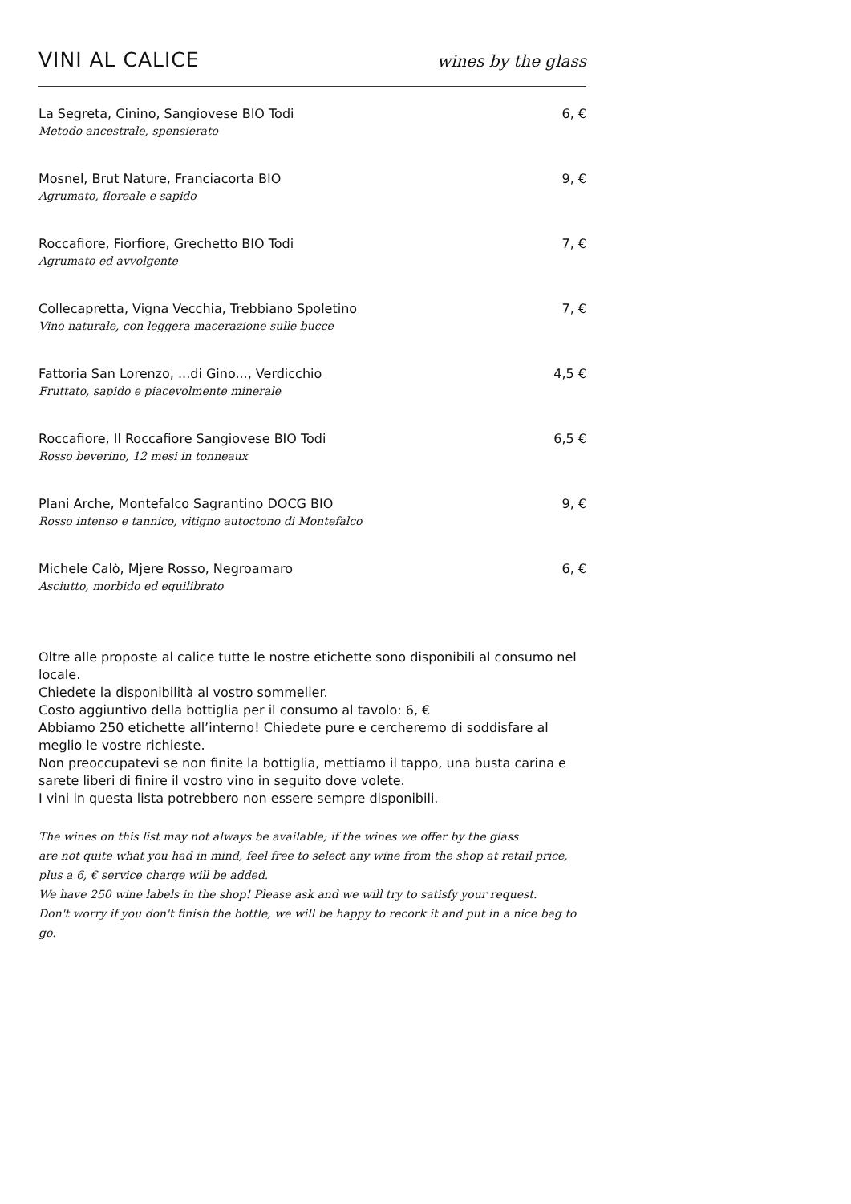VINI AL CALICE
wines by the glass
La Segreta, Cinino, Sangiovese BIO Todi 6, €
Metodo ancestrale, spensierato
Mosnel, Brut Nature, Franciacorta BIO 9, €
Agrumato, floreale e sapido
Roccafiore, Fiorfiore, Grechetto BIO Todi 7, €
Agrumato ed avvolgente
Collecapretta, Vigna Vecchia, Trebbiano Spoletino 7, €
Vino naturale, con leggera macerazione sulle bucce
Fattoria San Lorenzo, ...di Gino..., Verdicchio 4,5 €
Fruttato, sapido e piacevolmente minerale
Roccafiore, Il Roccafiore Sangiovese BIO Todi 6,5 €
Rosso beverino, 12 mesi in tonneaux
Plani Arche, Montefalco Sagrantino DOCG BIO 9, €
Rosso intenso e tannico, vitigno autoctono di Montefalco
Michele Calò, Mjere Rosso, Negroamaro 6, €
Asciutto, morbido ed equilibrato
Oltre alle proposte al calice tutte le nostre etichette sono disponibili al consumo nel locale.
Chiedete la disponibilità al vostro sommelier.
Costo aggiuntivo della bottiglia per il consumo al tavolo: 6, €
Abbiamo 250 etichette all’interno! Chiedete pure e cercheremo di soddisfare al meglio le vostre richieste.
Non preoccupatevi se non finite la bottiglia, mettiamo il tappo, una busta carina e sarete liberi di finire il vostro vino in seguito dove volete.
I vini in questa lista potrebbero non essere sempre disponibili.
The wines on this list may not always be available; if the wines we offer by the glass
are not quite what you had in mind, feel free to select any wine from the shop at retail price, plus a 6, € service charge will be added.
We have 250 wine labels in the shop! Please ask and we will try to satisfy your request.
Don't worry if you don't finish the bottle, we will be happy to recork it and put in a nice bag to go.